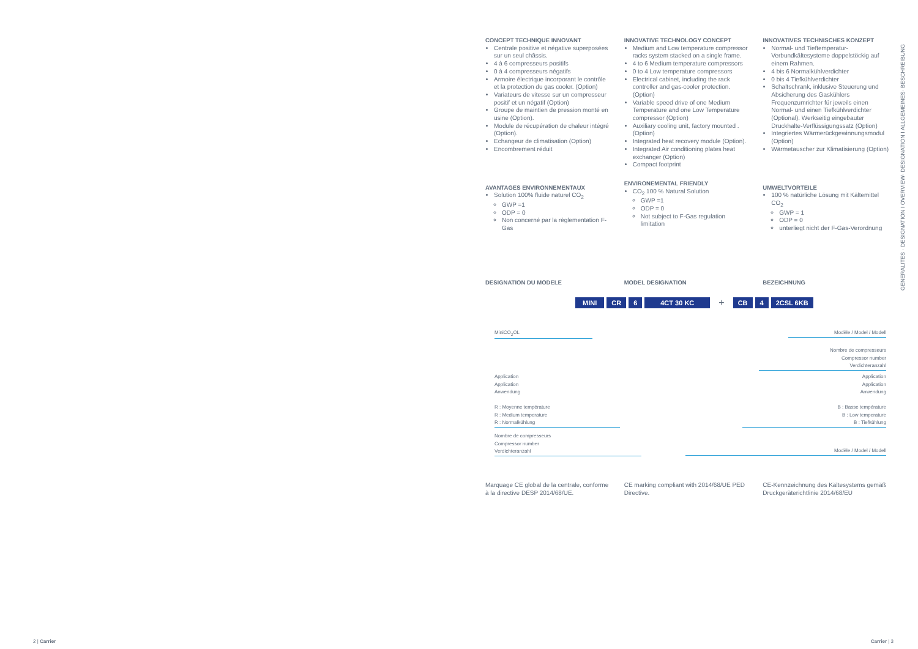CONCEPT TECHNIQUE INNOVANT
Centrale positive et négative superposées sur un seul châssis.
4 à 6 compresseurs positifs
0 à 4 compresseurs négatifs
Armoire électrique incorporant le contrôle et la protection du gas cooler. (Option)
Variateurs de vitesse sur un compresseur positif et un négatif (Option)
Groupe de maintien de pression monté en usine (Option).
Module de récupération de chaleur intégré (Option).
Echangeur de climatisation (Option)
Encombrement réduit
AVANTAGES ENVIRONNEMENTAUX
Solution 100% fluide naturel CO<sub>2</sub>
GWP =1
ODP = 0
Non concerné par la règlementation F-Gas
INNOVATIVE TECHNOLOGY CONCEPT
Medium and Low temperature compressor racks system stacked on a single frame.
4 to 6 Medium temperature compressors
0 to 4 Low temperature compressors
Electrical cabinet, including the rack controller and gas-cooler protection. (Option)
Variable speed drive of one Medium Temperature and one Low Temperature compressor (Option)
Auxiliary cooling unit, factory mounted . (Option)
Integrated heat recovery module (Option).
Integrated Air conditioning plates heat exchanger (Option)
Compact footprint
ENVIRONEMENTAL FRIENDLY
CO<sub>2</sub> 100 % Natural Solution
GWP =1
ODP = 0
Not subject to F-Gas regulation limitation
INNOVATIVES TECHNISCHES KONZEPT
Normal- und Tieftemperatur-Verbundkältesysteme doppelstöckig auf einem Rahmen.
4 bis 6 Normalkühlverdichter
0 bis 4 Tiefkühlverdichter
Schaltschrank, inklusive Steuerung und Absicherung des Gaskühlers Frequenzumrichter für jeweils einen Normal- und einen Tiefkühlverdichter (Optional). Werkseitig eingebauter Druckhalte-Verflüssigungssatz (Option)
Integriertes Wärmerückgewinnungsmodul (Option)
Wärmetauscher zur Klimatisierung (Option)
UMWELTVORTEILE
100 % natürliche Lösung mit Kältemittel CO<sub>2</sub>
GWP = 1
ODP = 0
unterliegt nicht der F-Gas-Verordnung
DESIGNATION DU MODELE MODEL DESIGNATION BEZEICHNUNG
MINI CR 6 4CT 30 KC + CB 4 2CSL 6KB
MiniCO<sub>2</sub>OL
Application
Application
Anwendung
R : Moyenne température
R : Medium temperature
R : Normalkühlung
Nombre de compresseurs
Compressor number
Verdichteranzahl
Modèle / Model / Modell
Nombre de compresseurs
Compressor number
Verdichteranzahl
Application
Application
Anwendung
B : Basse température
B : Low temperature
B : Tiefkühlung
Modèle / Model / Modell
Marquage CE global de la centrale, conforme à la directive DESP 2014/68/UE.
CE marking compliant with 2014/68/UE PED Directive.
CE-Kennzeichnung des Kältesystems gemäß Druckgeräterichtlinie 2014/68/EU
GENERALITES - DESIGNATION I OVERVIEW- DESIGNATION I ALLGEMEINES- BESCHREIBUNG
2 | Carrier Carrier | 3